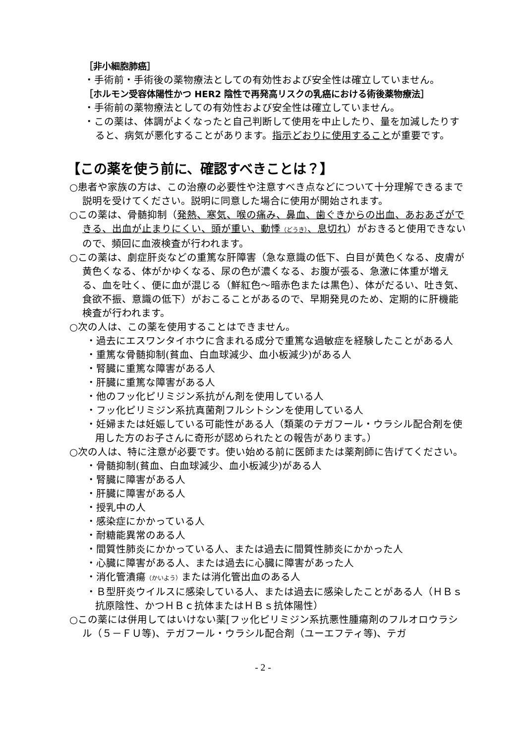［非小細胞肺癌］
・手術前・手術後の薬物療法としての有効性および安全性は確立していません。
［ホルモン受容体陽性かつ HER2 陰性で再発高リスクの乳癌における術後薬物療法］
・手術前の薬物療法としての有効性および安全性は確立していません。
・この薬は、体調がよくなったと自己判断して使用を中止したり、量を加減したりすると、病気が悪化することがあります。指示どおりに使用することが重要です。
【この薬を使う前に、確認すべきことは？】
○患者や家族の方は、この治療の必要性や注意すべき点などについて十分理解できるまで説明を受けてください。説明に同意した場合に使用が開始されます。
○この薬は、骨髄抑制（発熱、寒気、喉の痛み、鼻血、歯ぐきからの出血、あおあざができる、出血が止まりにくい、頭が重い、動悸（どうき）、息切れ）がおきると使用できないので、頻回に血液検査が行われます。
○この薬は、劇症肝炎などの重篤な肝障害（急な意識の低下、白目が黄色くなる、皮膚が黄色くなる、体がかゆくなる、尿の色が濃くなる、お腹が張る、急激に体重が増える、血を吐く、便に血が混じる（鮮紅色～暗赤色または黒色）、体がだるい、吐き気、食欲不振、意識の低下）がおこることがあるので、早期発見のため、定期的に肝機能検査が行われます。
○次の人は、この薬を使用することはできません。
・過去にエスワンタイホウに含まれる成分で重篤な過敏症を経験したことがある人
・重篤な骨髄抑制(貧血、白血球減少、血小板減少)がある人
・腎臓に重篤な障害がある人
・肝臓に重篤な障害がある人
・他のフッ化ピリミジン系抗がん剤を使用している人
・フッ化ピリミジン系抗真菌剤フルシトシンを使用している人
・妊婦または妊娠している可能性がある人（類薬のテガフール・ウラシル配合剤を使用した方のお子さんに奇形が認められたとの報告があります。）
○次の人は、特に注意が必要です。使い始める前に医師または薬剤師に告げてください。
・骨髄抑制(貧血、白血球減少、血小板減少)がある人
・腎臓に障害がある人
・肝臓に障害がある人
・授乳中の人
・感染症にかかっている人
・耐糖能異常のある人
・間質性肺炎にかかっている人、または過去に間質性肺炎にかかった人
・心臓に障害がある人、または過去に心臓に障害があった人
・消化管潰瘍（かいよう）または消化管出血のある人
・Ｂ型肝炎ウイルスに感染している人、または過去に感染したことがある人（ＨＢｓ抗原陰性、かつＨＢｃ抗体またはＨＢｓ抗体陽性）
○この薬には併用してはいけない薬[フッ化ピリミジン系抗悪性腫瘍剤のフルオロウラシル（５－ＦＵ等)、テガフール・ウラシル配合剤（ユーエフティ等)、テガ
- 2 -